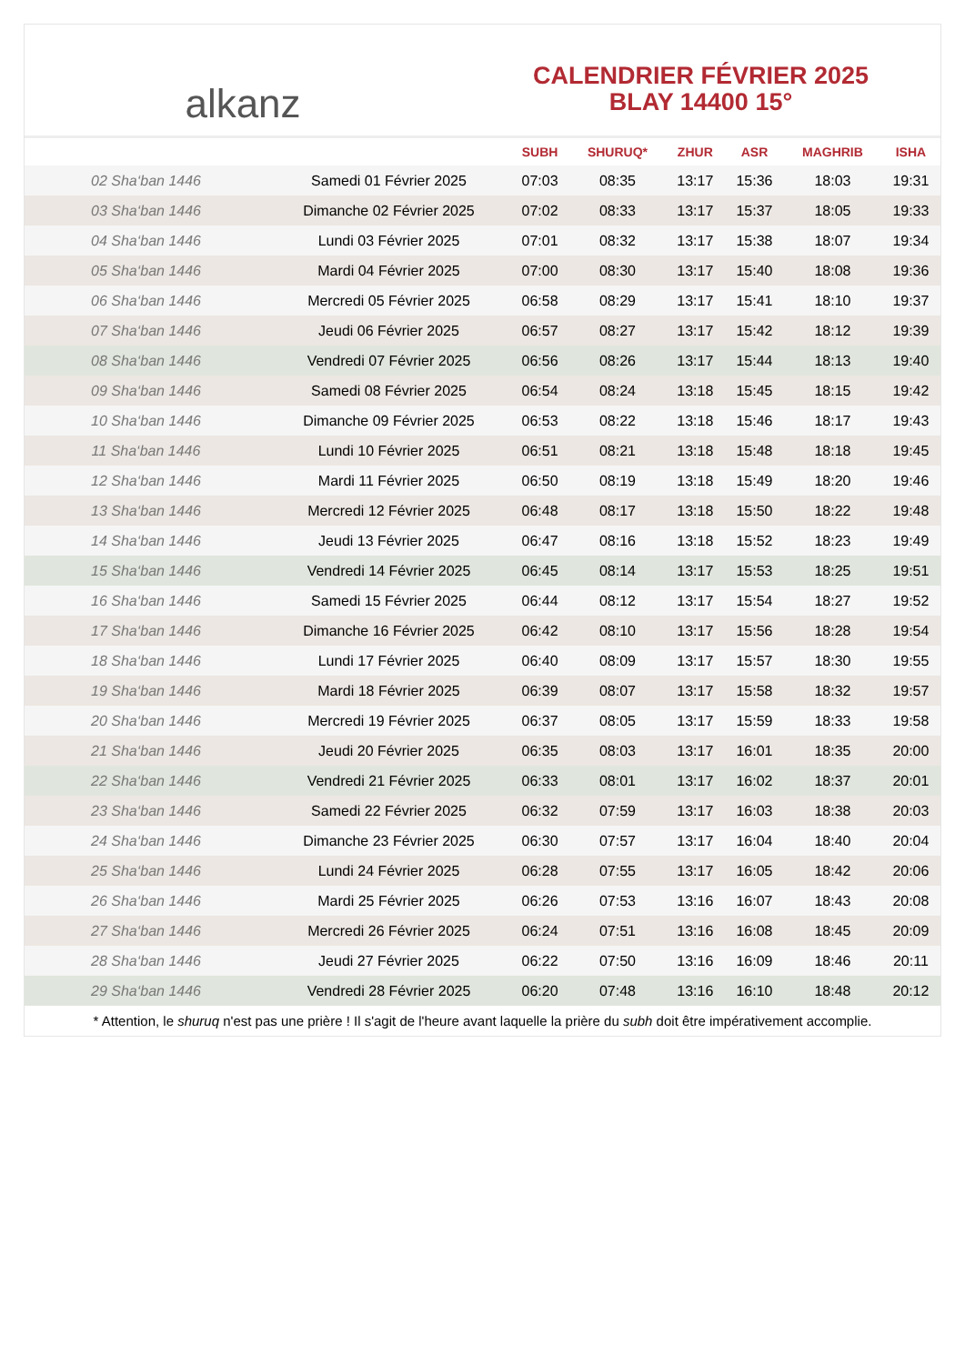alkanz
CALENDRIER FÉVRIER 2025
BLAY 14400 15°
| | | SUBH | SHURUQ* | ZHUR | ASR | MAGHRIB | ISHA |
| --- | --- | --- | --- | --- | --- | --- | --- |
| 02 Sha‘ban 1446 | Samedi 01 Février 2025 | 07:03 | 08:35 | 13:17 | 15:36 | 18:03 | 19:31 |
| 03 Sha‘ban 1446 | Dimanche 02 Février 2025 | 07:02 | 08:33 | 13:17 | 15:37 | 18:05 | 19:33 |
| 04 Sha‘ban 1446 | Lundi 03 Février 2025 | 07:01 | 08:32 | 13:17 | 15:38 | 18:07 | 19:34 |
| 05 Sha‘ban 1446 | Mardi 04 Février 2025 | 07:00 | 08:30 | 13:17 | 15:40 | 18:08 | 19:36 |
| 06 Sha‘ban 1446 | Mercredi 05 Février 2025 | 06:58 | 08:29 | 13:17 | 15:41 | 18:10 | 19:37 |
| 07 Sha‘ban 1446 | Jeudi 06 Février 2025 | 06:57 | 08:27 | 13:17 | 15:42 | 18:12 | 19:39 |
| 08 Sha‘ban 1446 | Vendredi 07 Février 2025 | 06:56 | 08:26 | 13:17 | 15:44 | 18:13 | 19:40 |
| 09 Sha‘ban 1446 | Samedi 08 Février 2025 | 06:54 | 08:24 | 13:18 | 15:45 | 18:15 | 19:42 |
| 10 Sha‘ban 1446 | Dimanche 09 Février 2025 | 06:53 | 08:22 | 13:18 | 15:46 | 18:17 | 19:43 |
| 11 Sha‘ban 1446 | Lundi 10 Février 2025 | 06:51 | 08:21 | 13:18 | 15:48 | 18:18 | 19:45 |
| 12 Sha‘ban 1446 | Mardi 11 Février 2025 | 06:50 | 08:19 | 13:18 | 15:49 | 18:20 | 19:46 |
| 13 Sha‘ban 1446 | Mercredi 12 Février 2025 | 06:48 | 08:17 | 13:18 | 15:50 | 18:22 | 19:48 |
| 14 Sha‘ban 1446 | Jeudi 13 Février 2025 | 06:47 | 08:16 | 13:18 | 15:52 | 18:23 | 19:49 |
| 15 Sha‘ban 1446 | Vendredi 14 Février 2025 | 06:45 | 08:14 | 13:17 | 15:53 | 18:25 | 19:51 |
| 16 Sha‘ban 1446 | Samedi 15 Février 2025 | 06:44 | 08:12 | 13:17 | 15:54 | 18:27 | 19:52 |
| 17 Sha‘ban 1446 | Dimanche 16 Février 2025 | 06:42 | 08:10 | 13:17 | 15:56 | 18:28 | 19:54 |
| 18 Sha‘ban 1446 | Lundi 17 Février 2025 | 06:40 | 08:09 | 13:17 | 15:57 | 18:30 | 19:55 |
| 19 Sha‘ban 1446 | Mardi 18 Février 2025 | 06:39 | 08:07 | 13:17 | 15:58 | 18:32 | 19:57 |
| 20 Sha‘ban 1446 | Mercredi 19 Février 2025 | 06:37 | 08:05 | 13:17 | 15:59 | 18:33 | 19:58 |
| 21 Sha‘ban 1446 | Jeudi 20 Février 2025 | 06:35 | 08:03 | 13:17 | 16:01 | 18:35 | 20:00 |
| 22 Sha‘ban 1446 | Vendredi 21 Février 2025 | 06:33 | 08:01 | 13:17 | 16:02 | 18:37 | 20:01 |
| 23 Sha‘ban 1446 | Samedi 22 Février 2025 | 06:32 | 07:59 | 13:17 | 16:03 | 18:38 | 20:03 |
| 24 Sha‘ban 1446 | Dimanche 23 Février 2025 | 06:30 | 07:57 | 13:17 | 16:04 | 18:40 | 20:04 |
| 25 Sha‘ban 1446 | Lundi 24 Février 2025 | 06:28 | 07:55 | 13:17 | 16:05 | 18:42 | 20:06 |
| 26 Sha‘ban 1446 | Mardi 25 Février 2025 | 06:26 | 07:53 | 13:16 | 16:07 | 18:43 | 20:08 |
| 27 Sha‘ban 1446 | Mercredi 26 Février 2025 | 06:24 | 07:51 | 13:16 | 16:08 | 18:45 | 20:09 |
| 28 Sha‘ban 1446 | Jeudi 27 Février 2025 | 06:22 | 07:50 | 13:16 | 16:09 | 18:46 | 20:11 |
| 29 Sha‘ban 1446 | Vendredi 28 Février 2025 | 06:20 | 07:48 | 13:16 | 16:10 | 18:48 | 20:12 |
* Attention, le shuruq n'est pas une prière ! Il s'agit de l'heure avant laquelle la prière du subh doit être impérativement accomplie.